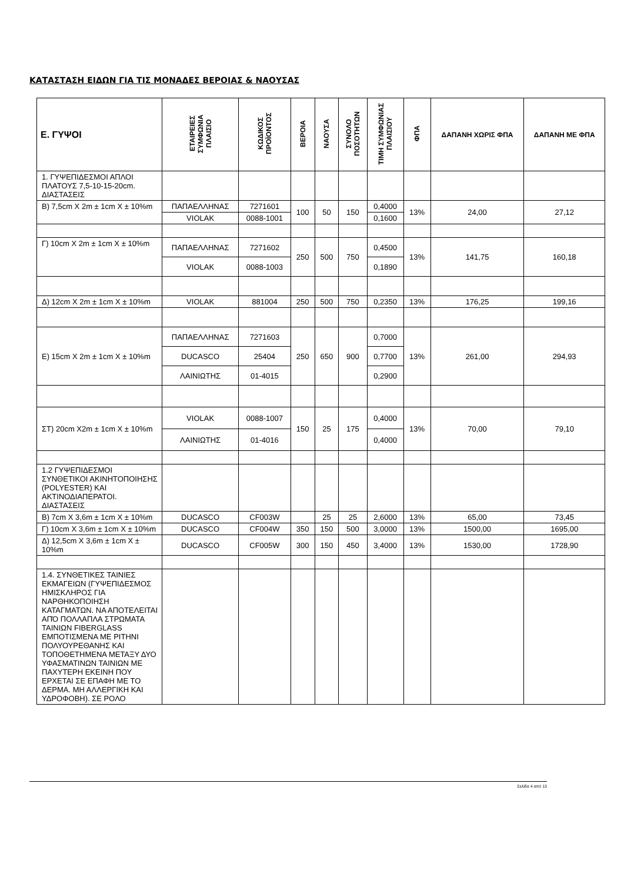ΚΑΤΑΣΤΑΣΗ ΕΙΔΩΝ ΓΙΑ ΤΙΣ ΜΟΝΑΔΕΣ ΒΕΡΟΙΑΣ & ΝΑΟΥΣΑΣ
| Ε. ΓΥΨΟΙ | ΕΤΑΙΡΕΙΕΣ ΣΥΜΦΩΝΙΑ ΠΛΑΙΣΙΟ | ΚΩΔΙΚΟΣ ΠΡΟΪΟΝΤΟΣ | ΒΕΡΟΙΑ | ΝΑΟΥΣΑ | ΣΥΝΟΛΟ ΠΟΣΟΤΗΤΩΝ | ΤΙΜΗ ΣΥΜΦΩΝΙΑΣ ΠΛΑΙΣΙΟΥ | ΦΠΑ | ΔΑΠΑΝΗ ΧΩΡΙΣ ΦΠΑ | ΔΑΠΑΝΗ ΜΕ ΦΠΑ |
| --- | --- | --- | --- | --- | --- | --- | --- | --- | --- |
| 1. ΓΥΨΕΠΙΔΕΣΜΟΙ ΑΠΛΟΙ ΠΛΑΤΟΥΣ 7,5-10-15-20cm. ΔΙΑΣΤΑΣΕΙΣ | | | | | | | | | |
| Β) 7,5cm X 2m ± 1cm X ± 10%m | ΠΑΠΑΕΛΛΗΝΑΣ | 7271601 | 100 | 50 | 150 | 0,4000 | 13% | 24,00 | 27,12 |
| | VIOLAK | 0088-1001 | | | | 0,1600 | | | |
| Γ) 10cm X 2m ± 1cm X ± 10%m | ΠΑΠΑΕΛΛΗΝΑΣ | 7271602 | 250 | 500 | 750 | 0,4500 | 13% | 141,75 | 160,18 |
| | VIOLAK | 0088-1003 | | | | 0,1890 | | | |
| Δ) 12cm X 2m ± 1cm X ± 10%m | VIOLAK | 881004 | 250 | 500 | 750 | 0,2350 | 13% | 176,25 | 199,16 |
| Ε) 15cm X 2m ± 1cm X ± 10%m | ΠΑΠΑΕΛΛΗΝΑΣ | 7271603 | 250 | 650 | 900 | 0,7000 | 13% | 261,00 | 294,93 |
| | DUCASCO | 25404 | | | | 0,7700 | | | |
| | ΛΑΙΝΙΩΤΗΣ | 01-4015 | | | | 0,2900 | | | |
| ΣΤ) 20cm X2m ± 1cm X ± 10%m | VIOLAK | 0088-1007 | 150 | 25 | 175 | 0,4000 | 13% | 70,00 | 79,10 |
| | ΛΑΙΝΙΩΤΗΣ | 01-4016 | | | | 0,4000 | | | |
| 1.2 ΓΥΨΕΠΙΔΕΣΜΟΙ ΣΥΝΘΕΤΙΚΟΙ ΑΚΙΝΗΤΟΠΟΙΗΣΗΣ (POLYESTER) ΚΑΙ ΑΚΤΙΝΟΔΙΑΠΕΡΑΤΟΙ. ΔΙΑΣΤΑΣΕΙΣ | | | | | | | | | |
| Β) 7cm X 3,6m ± 1cm X ± 10%m | DUCASCO | CF003W | | 25 | 25 | 2,6000 | 13% | 65,00 | 73,45 |
| Γ) 10cm X 3,6m ± 1cm X ± 10%m | DUCASCO | CF004W | 350 | 150 | 500 | 3,0000 | 13% | 1500,00 | 1695,00 |
| Δ) 12,5cm X 3,6m ± 1cm X ± 10%m | DUCASCO | CF005W | 300 | 150 | 450 | 3,4000 | 13% | 1530,00 | 1728,90 |
| 1.4. ΣΥΝΘΕΤΙΚΕΣ ΤΑΙΝΙΕΣ ΕΚΜΑΓΕΙΩΝ (ΓΥΨΕΠΙΔΕΣΜΟΣ ΗΜΙΣΚΛΗΡΟΣ ΓΙΑ ΝΑΡΘΗΚΟΠΟΙΗΣΗ ΚΑΤΑΓΜΑΤΩΝ. ΝΑ ΑΠΟΤΕΛΕΙΤΑΙ ΑΠΌ ΠΟΛΛΑΠΛΑ ΣΤΡΩΜΑΤΑ ΤΑΙΝΙΩΝ FIBERGLASS ΕΜΠΟΤΙΣΜΕΝΑ ΜΕ ΡΙΤΗΝΙ ΠΟΛΥΟΥΡΕΘΑΝΗΣ ΚΑΙ ΤΟΠΟΘΕΤΗΜΕΝΑ ΜΕΤΑΞΥ ΔΥΟ ΥΦΑΣΜΑΤΙΝΩΝ ΤΑΙΝΙΩΝ ΜΕ ΠΑΧΥΤΕΡΗ ΕΚΕΙΝΗ ΠΟΥ ΕΡΧΕΤΑΙ ΣΕ ΕΠΑΦΗ ΜΕ ΤΟ ΔΕΡΜΑ. ΜΗ ΑΛΛΕΡΓΙΚΗ ΚΑΙ ΥΔΡΟΦΟΒΗ). ΣΕ ΡΟΛΟ | | | | | | | | | |
Σελίδα 4 από 13